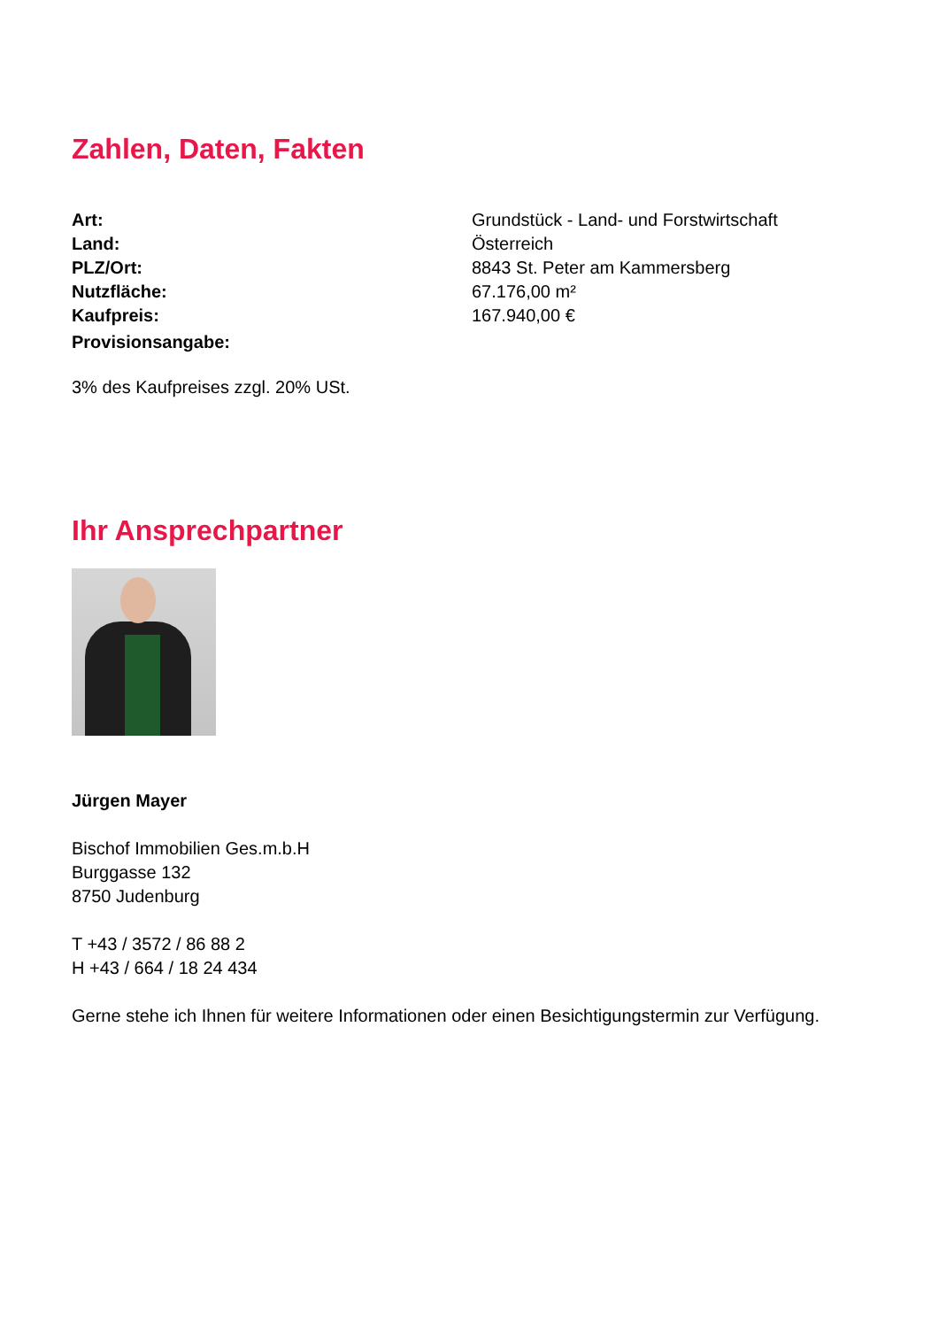Zahlen, Daten, Fakten
| Art: | Grundstück - Land- und Forstwirtschaft |
| Land: | Österreich |
| PLZ/Ort: | 8843 St. Peter am Kammersberg |
| Nutzfläche: | 67.176,00 m² |
| Kaufpreis: | 167.940,00 € |
| Provisionsangabe: | |
3% des Kaufpreises zzgl. 20% USt.
Ihr Ansprechpartner
Jürgen Mayer
Bischof Immobilien Ges.m.b.H
Burggasse 132
8750 Judenburg
T +43 / 3572 / 86 88 2
H +43 / 664 / 18 24 434
Gerne stehe ich Ihnen für weitere Informationen oder einen Besichtigungstermin zur Verfügung.